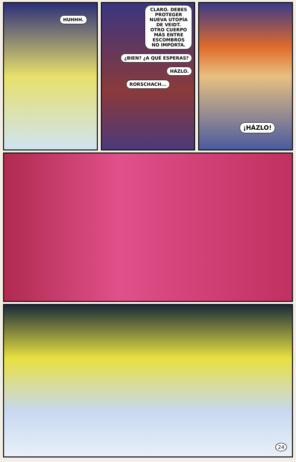HUHHH.
CLARO. DEBES PROTEGER NUEVA UTOPÍA DE VEIDT. OTRO CUERPO MÁS ENTRE ESCOMBROS NO IMPORTA.
¿BIEN? ¿A QUÉ ESPERAS?
HÁZLO.
RORSCHACH...
¡HÁZLO!
24